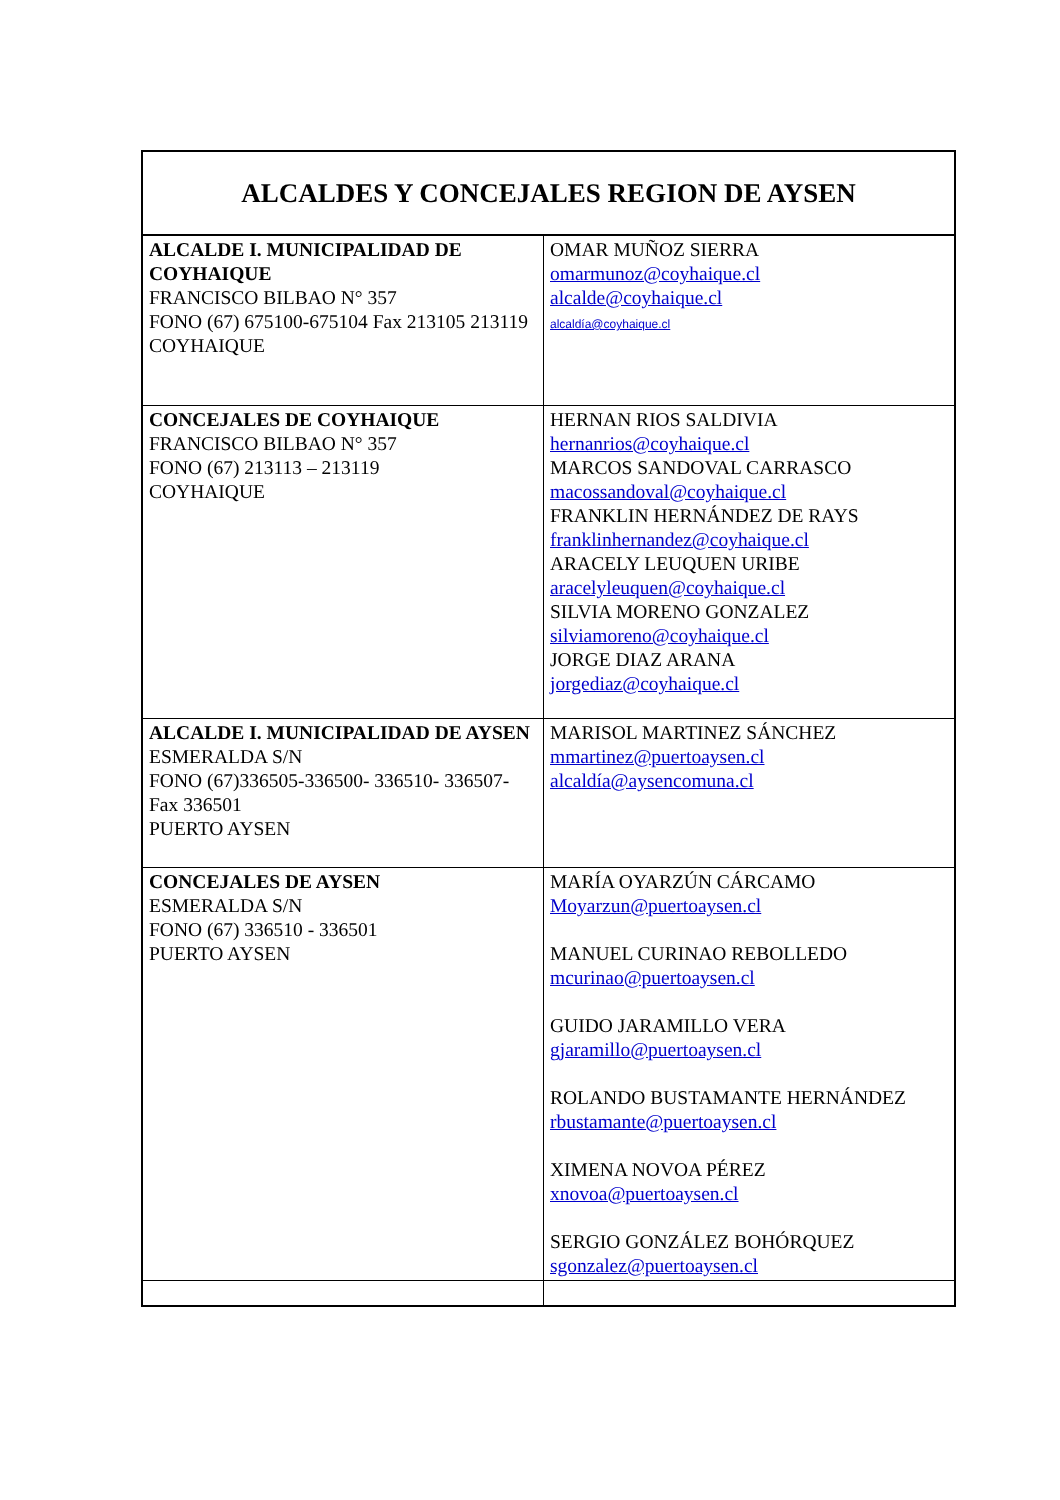| ALCALDES Y CONCEJALES REGION DE AYSEN | |
| ALCALDE I. MUNICIPALIDAD DE COYHAIQUE FRANCISCO BILBAO N° 357 FONO (67) 675100-675104 Fax 213105 213119 COYHAIQUE | OMAR MUÑOZ SIERRA omarmunoz@coyhaique.cl alcalde@coyhaique.cl alcaldía@coyhaique.cl |
| CONCEJALES DE COYHAIQUE FRANCISCO BILBAO N° 357 FONO (67) 213113 – 213119 COYHAIQUE | HERNAN RIOS SALDIVIA hernanrios@coyhaique.cl MARCOS SANDOVAL CARRASCO macossandoval@coyhaique.cl FRANKLIN HERNÁNDEZ DE RAYS franklinhernandez@coyhaique.cl ARACELY LEUQUEN URIBE aracelyleuquen@coyhaique.cl SILVIA MORENO GONZALEZ silviamoreno@coyhaique.cl JORGE DIAZ ARANA jorgediaz@coyhaique.cl |
| ALCALDE I. MUNICIPALIDAD DE AYSEN ESMERALDA S/N FONO (67)336505-336500- 336510- 336507- Fax 336501 PUERTO AYSEN | MARISOL MARTINEZ SÁNCHEZ mmartinez@puertoaysen.cl alcaldía@aysencomuna.cl |
| CONCEJALES DE AYSEN ESMERALDA S/N FONO (67) 336510 - 336501 PUERTO AYSEN | MARÍA OYARZÚN CÁRCAMO Moyarzun@puertoaysen.cl MANUEL CURINAO REBOLLEDO mcurinao@puertoaysen.cl GUIDO JARAMILLO VERA gjaramillo@puertoaysen.cl ROLANDO BUSTAMANTE HERNÁNDEZ rbustamante@puertoaysen.cl XIMENA NOVOA PÉREZ xnovoa@puertoaysen.cl SERGIO GONZÁLEZ BOHÓRQUEZ sgonzalez@puertoaysen.cl |